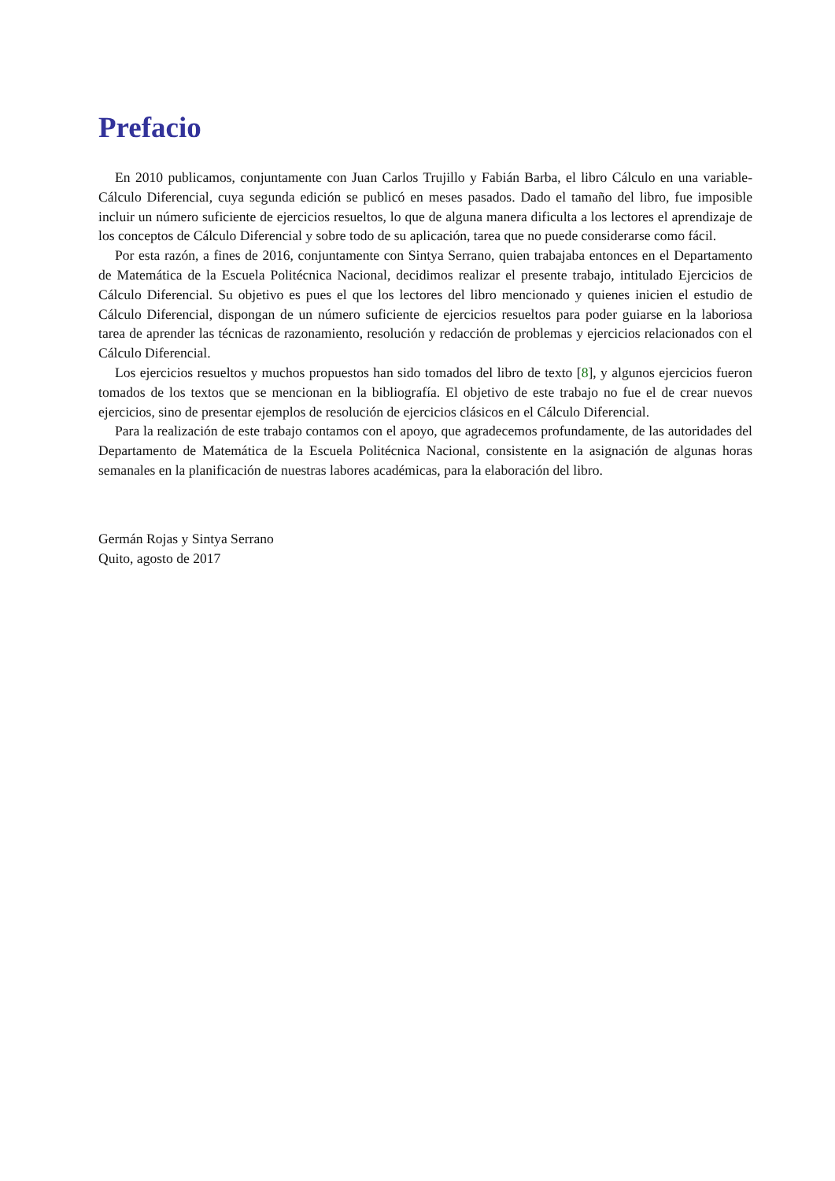Prefacio
En 2010 publicamos, conjuntamente con Juan Carlos Trujillo y Fabián Barba, el libro Cálculo en una variable-Cálculo Diferencial, cuya segunda edición se publicó en meses pasados. Dado el tamaño del libro, fue imposible incluir un número suficiente de ejercicios resueltos, lo que de alguna manera dificulta a los lectores el aprendizaje de los conceptos de Cálculo Diferencial y sobre todo de su aplicación, tarea que no puede considerarse como fácil.
Por esta razón, a fines de 2016, conjuntamente con Sintya Serrano, quien trabajaba entonces en el Departamento de Matemática de la Escuela Politécnica Nacional, decidimos realizar el presente trabajo, intitulado Ejercicios de Cálculo Diferencial. Su objetivo es pues el que los lectores del libro mencionado y quienes inicien el estudio de Cálculo Diferencial, dispongan de un número suficiente de ejercicios resueltos para poder guiarse en la laboriosa tarea de aprender las técnicas de razonamiento, resolución y redacción de problemas y ejercicios relacionados con el Cálculo Diferencial.
Los ejercicios resueltos y muchos propuestos han sido tomados del libro de texto [8], y algunos ejercicios fueron tomados de los textos que se mencionan en la bibliografía. El objetivo de este trabajo no fue el de crear nuevos ejercicios, sino de presentar ejemplos de resolución de ejercicios clásicos en el Cálculo Diferencial.
Para la realización de este trabajo contamos con el apoyo, que agradecemos profundamente, de las autoridades del Departamento de Matemática de la Escuela Politécnica Nacional, consistente en la asignación de algunas horas semanales en la planificación de nuestras labores académicas, para la elaboración del libro.
Germán Rojas y Sintya Serrano
Quito, agosto de 2017